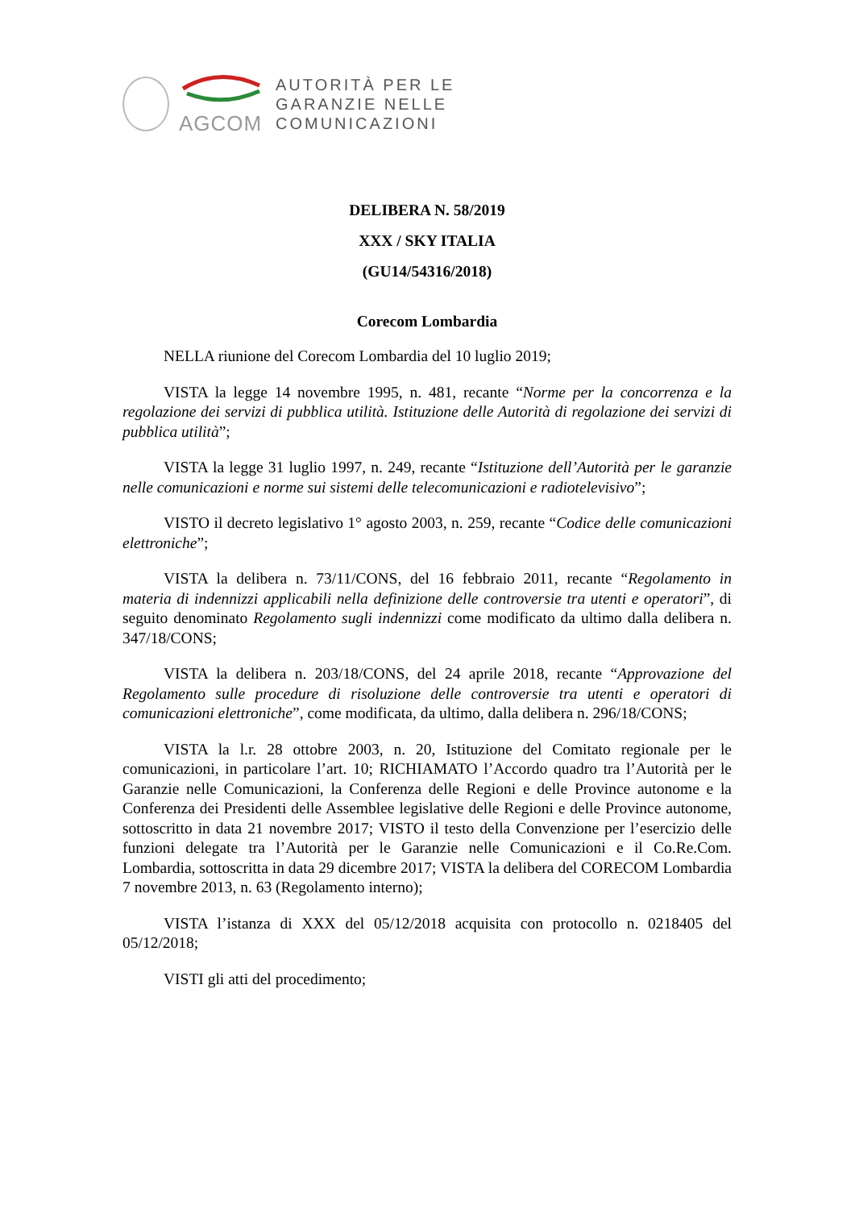AGCOM
AUTORITÀ PER LE
GARANZIE NELLE
COMUNICAZIONI
DELIBERA N. 58/2019
XXX / SKY ITALIA
(GU14/54316/2018)
Corecom Lombardia
NELLA riunione del Corecom Lombardia del 10 luglio 2019;
VISTA la legge 14 novembre 1995, n. 481, recante “Norme per la concorrenza e la regolazione dei servizi di pubblica utilità. Istituzione delle Autorità di regolazione dei servizi di pubblica utilità”;
VISTA la legge 31 luglio 1997, n. 249, recante “Istituzione dell’Autorità per le garanzie nelle comunicazioni e norme sui sistemi delle telecomunicazioni e radiotelevisivo”;
VISTO il decreto legislativo 1° agosto 2003, n. 259, recante “Codice delle comunicazioni elettroniche”;
VISTA la delibera n. 73/11/CONS, del 16 febbraio 2011, recante “Regolamento in materia di indennizzi applicabili nella definizione delle controversie tra utenti e operatori”, di seguito denominato Regolamento sugli indennizzi come modificato da ultimo dalla delibera n. 347/18/CONS;
VISTA la delibera n. 203/18/CONS, del 24 aprile 2018, recante “Approvazione del Regolamento sulle procedure di risoluzione delle controversie tra utenti e operatori di comunicazioni elettroniche”, come modificata, da ultimo, dalla delibera n. 296/18/CONS;
VISTA la l.r. 28 ottobre 2003, n. 20, Istituzione del Comitato regionale per le comunicazioni, in particolare l’art. 10; RICHIAMATO l’Accordo quadro tra l’Autorità per le Garanzie nelle Comunicazioni, la Conferenza delle Regioni e delle Province autonome e la Conferenza dei Presidenti delle Assemblee legislative delle Regioni e delle Province autonome, sottoscritto in data 21 novembre 2017; VISTO il testo della Convenzione per l’esercizio delle funzioni delegate tra l’Autorità per le Garanzie nelle Comunicazioni e il Co.Re.Com. Lombardia, sottoscritta in data 29 dicembre 2017; VISTA la delibera del CORECOM Lombardia 7 novembre 2013, n. 63 (Regolamento interno);
VISTA l’istanza di XXX del 05/12/2018 acquisita con protocollo n. 0218405 del 05/12/2018;
VISTI gli atti del procedimento;